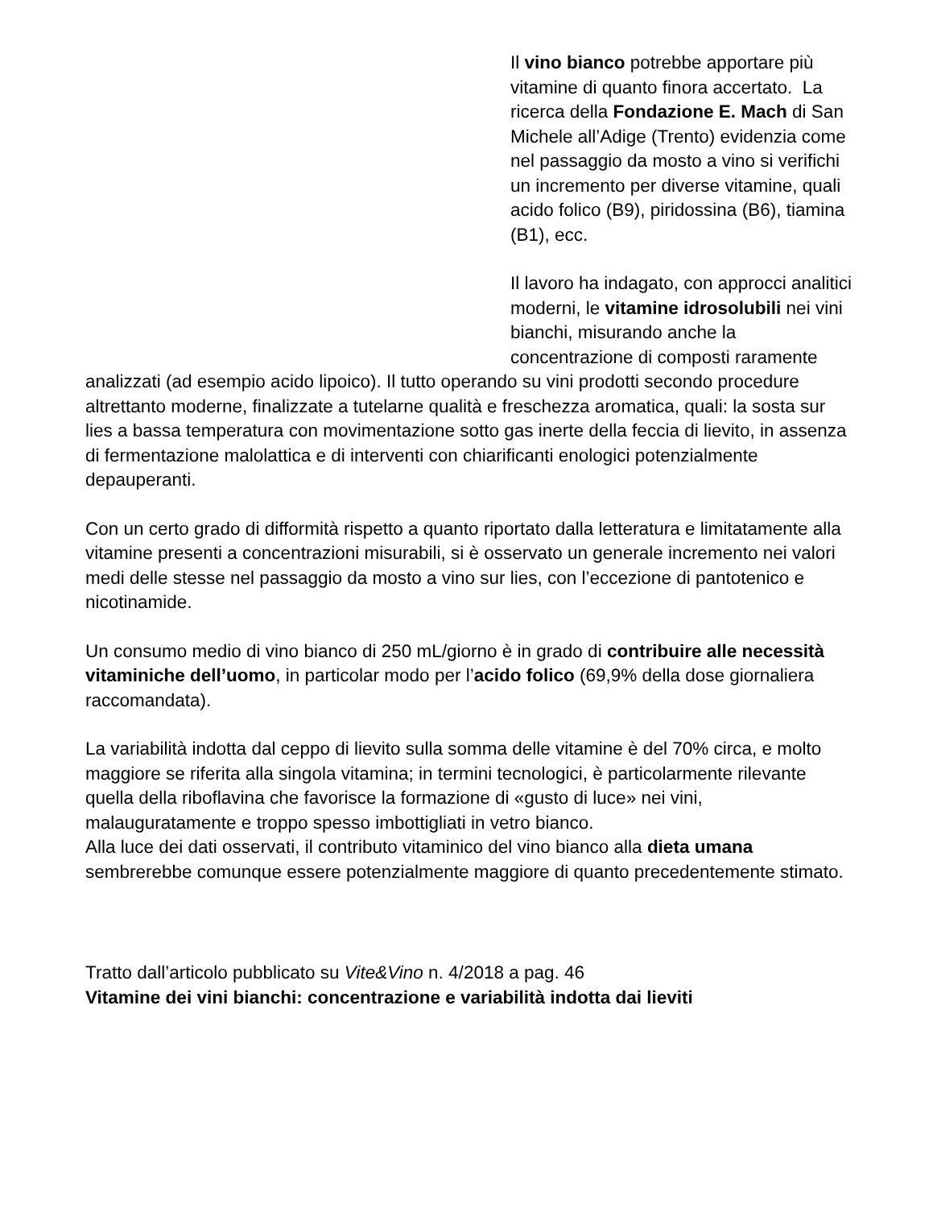Il vino bianco potrebbe apportare più vitamine di quanto finora accertato. La ricerca della Fondazione E. Mach di San Michele all’Adige (Trento) evidenzia come nel passaggio da mosto a vino si verifichi un incremento per diverse vitamine, quali acido folico (B9), piridossina (B6), tiamina (B1), ecc.
Il lavoro ha indagato, con approcci analitici moderni, le vitamine idrosolubili nei vini bianchi, misurando anche la concentrazione di composti raramente analizzati (ad esempio acido lipoico). Il tutto operando su vini prodotti secondo procedure altrettanto moderne, finalizzate a tutelarne qualità e freschezza aromatica, quali: la sosta sur lies a bassa temperatura con movimentazione sotto gas inerte della feccia di lievito, in assenza di fermentazione malolattica e di interventi con chiarificanti enologici potenzialmente depauperanti.
Con un certo grado di difformità rispetto a quanto riportato dalla letteratura e limitatamente alla vitamine presenti a concentrazioni misurabili, si è osservato un generale incremento nei valori medi delle stesse nel passaggio da mosto a vino sur lies, con l’eccezione di pantotenico e nicotinamide.
Un consumo medio di vino bianco di 250 mL/giorno è in grado di contribuire alle necessità vitaminiche dell’uomo, in particolar modo per l’acido folico (69,9% della dose giornaliera raccomandata).
La variabilità indotta dal ceppo di lievito sulla somma delle vitamine è del 70% circa, e molto maggiore se riferita alla singola vitamina; in termini tecnologici, è particolarmente rilevante quella della riboflavina che favorisce la formazione di «gusto di luce» nei vini, malauguratamente e troppo spesso imbottigliati in vetro bianco.
Alla luce dei dati osservati, il contributo vitaminico del vino bianco alla dieta umana sembrerebbe comunque essere potenzialmente maggiore di quanto precedentemente stimato.
Tratto dall’articolo pubblicato su Vite&Vino n. 4/2018 a pag. 46
Vitamine dei vini bianchi: concentrazione e variabilità indotta dai lieviti